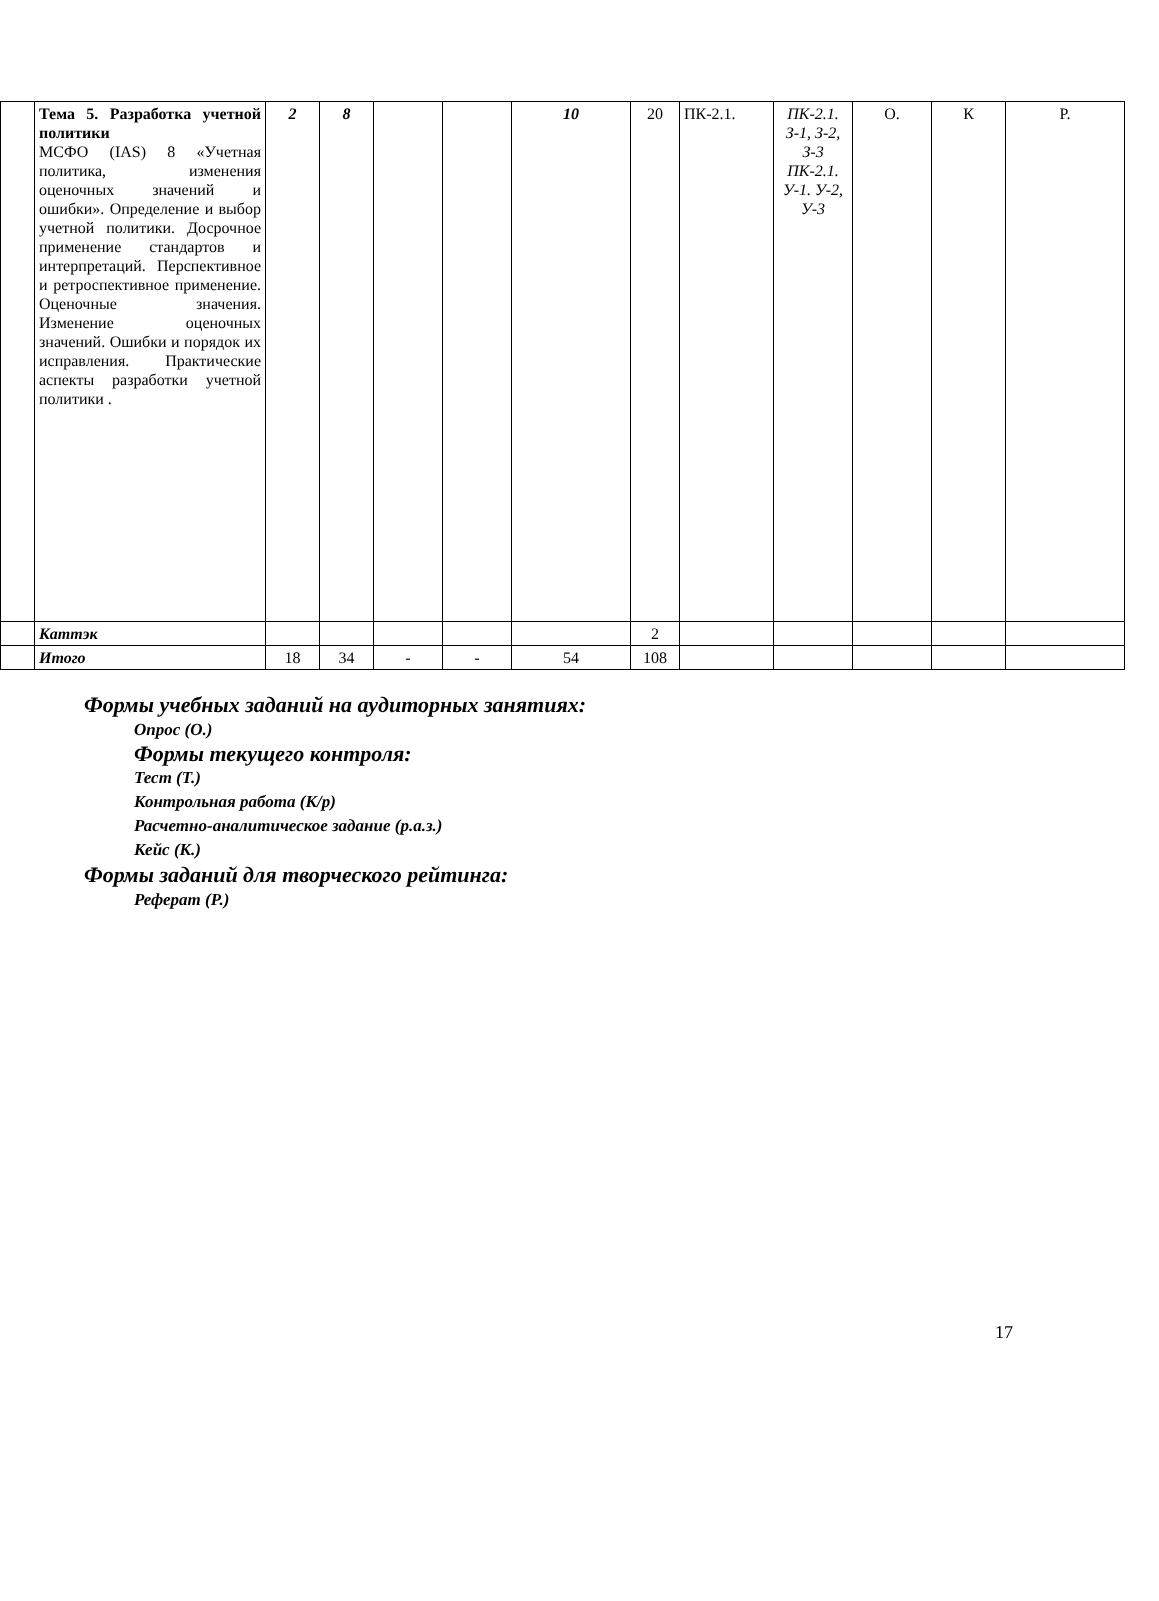| | Тема 5. Разработка учетной политики МСФО (IAS) 8 «Учетная политика, изменения оценочных значений и ошибки». Определение и выбор учетной политики. Досрочное применение стандартов и интерпретаций. Перспективное и ретроспективное применение. Оценочные значения. Изменение оценочных значений. Ошибки и порядок их исправления. Практические аспекты разработки учетной политики . | 2 | 8 | | | 10 | 20 | ПК-2.1. | ПК-2.1. З-1, З-2, З-3 ПК-2.1. У-1. У-2, У-3 | О. | К | Р. |
| | Каттэк | | | | | | 2 | | | | | |
| | Итого | 18 | 34 | - | - | 54 | 108 | | | | | |
Формы учебных заданий на аудиторных занятиях:
Опрос (О.)
Формы текущего контроля:
Тест (Т.)
Контрольная работа (К/р)
Расчетно-аналитическое задание (р.а.з.)
Кейс (К.)
Формы заданий для творческого рейтинга:
Реферат (Р.)
17